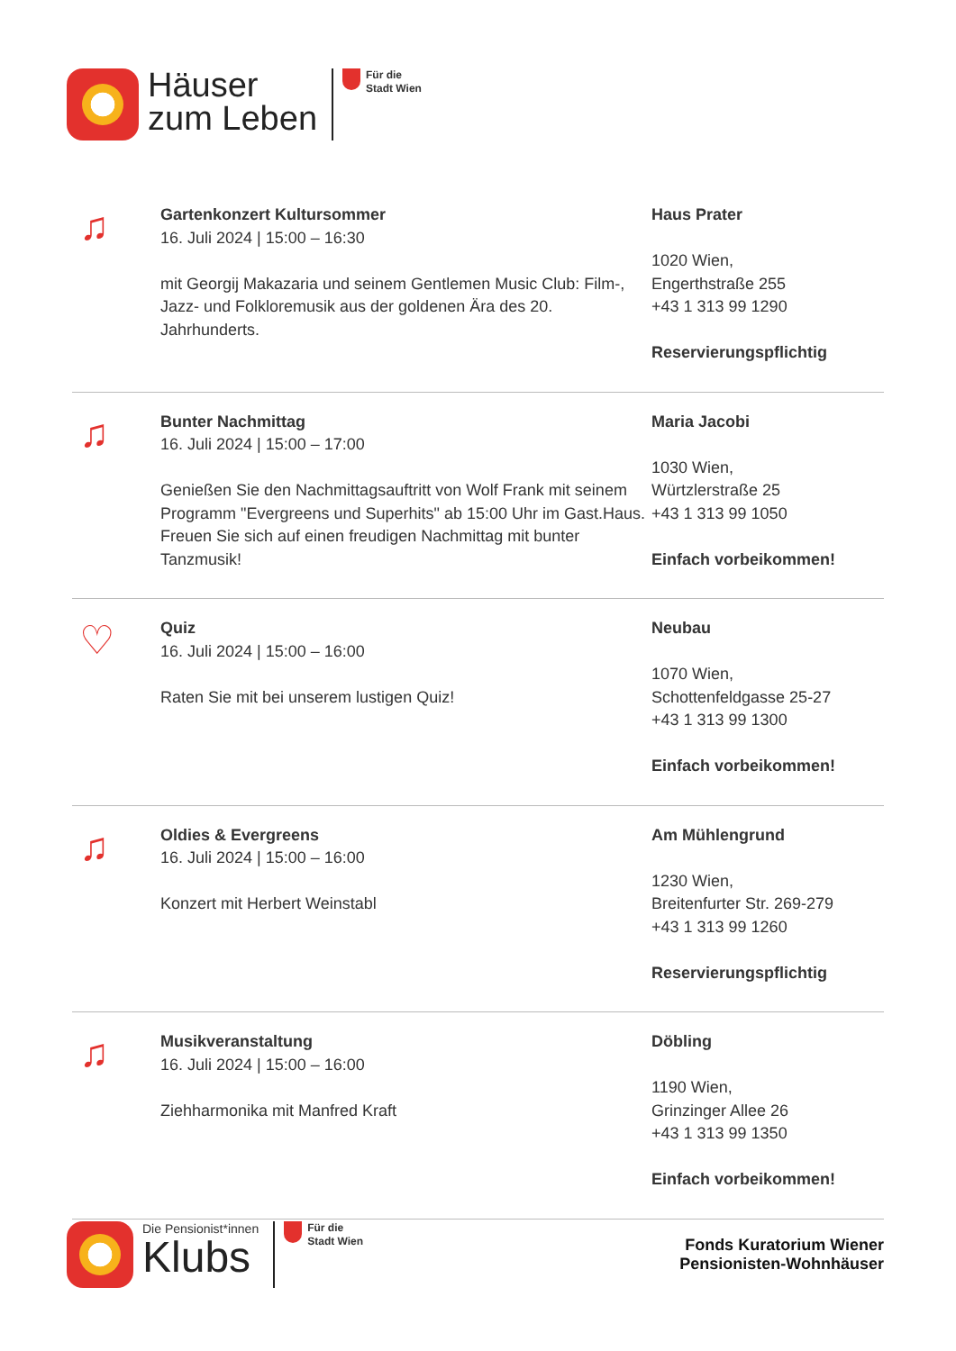Häuser
zum Leben
Für die
Stadt Wien
♫
Gartenkonzert Kultursommer
16. Juli 2024 | 15:00 – 16:30
mit Georgij Makazaria und seinem Gentlemen Music Club: Film-, Jazz- und Folkloremusik aus der goldenen Ära des 20. Jahrhunderts.
Haus Prater
1020 Wien,
Engerthstraße 255
+43 1 313 99 1290
Reservierungspflichtig
♫
Bunter Nachmittag
16. Juli 2024 | 15:00 – 17:00
Genießen Sie den Nachmittagsauftritt von Wolf Frank mit seinem Programm "Evergreens und Superhits" ab 15:00 Uhr im Gast.Haus. Freuen Sie sich auf einen freudigen Nachmittag mit bunter Tanzmusik!
Maria Jacobi
1030 Wien,
Würtzlerstraße 25
+43 1 313 99 1050
Einfach vorbeikommen!
♡
Quiz
16. Juli 2024 | 15:00 – 16:00
Raten Sie mit bei unserem lustigen Quiz!
Neubau
1070 Wien,
Schottenfeldgasse 25-27
+43 1 313 99 1300
Einfach vorbeikommen!
♫
Oldies & Evergreens
16. Juli 2024 | 15:00 – 16:00
Konzert mit Herbert Weinstabl
Am Mühlengrund
1230 Wien,
Breitenfurter Str. 269-279
+43 1 313 99 1260
Reservierungspflichtig
♫
Musikveranstaltung
16. Juli 2024 | 15:00 – 16:00
Ziehharmonika mit Manfred Kraft
Döbling
1190 Wien,
Grinzinger Allee 26
+43 1 313 99 1350
Einfach vorbeikommen!
Die Pensionist*innen
Klubs
Für die
Stadt Wien
Fonds Kuratorium Wiener
Pensionisten-Wohnhäuser